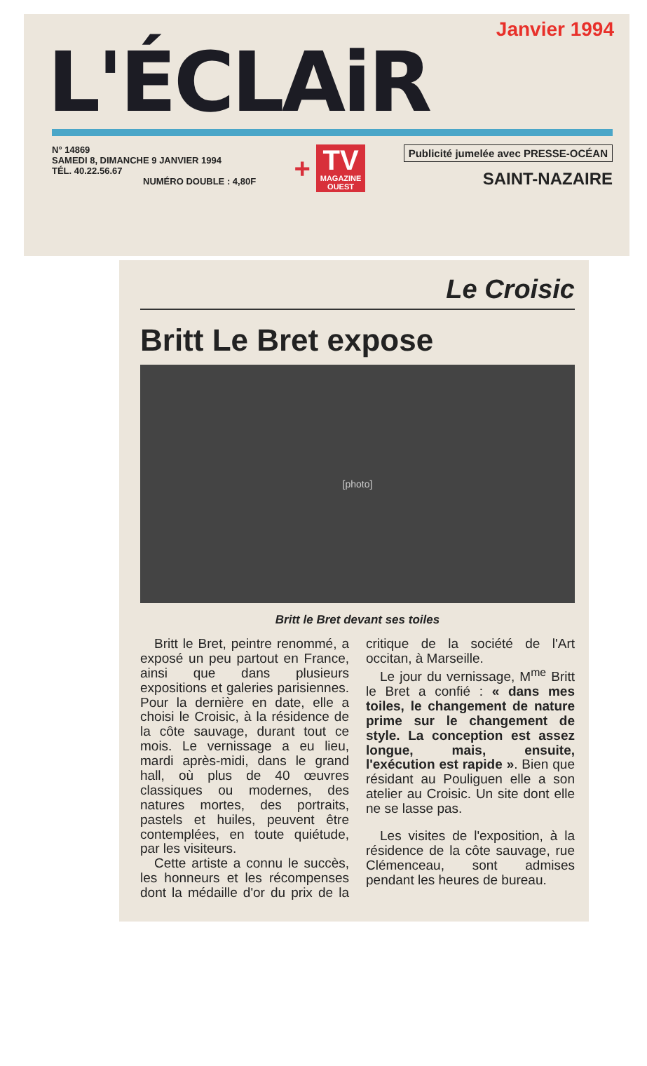Janvier 1994
L'ÉCLAiR
N° 14869
SAMEDI 8, DIMANCHE 9 JANVIER 1994
TÉL. 40.22.56.67
NUMÉRO DOUBLE : 4,80F
+
TV
MAGAZINE
OUEST
Publicité jumelée avec PRESSE-OCÉAN
SAINT-NAZAIRE
Le Croisic
Britt Le Bret expose
[photo]
Britt le Bret devant ses toiles
Britt le Bret, peintre renommé, a exposé un peu partout en France, ainsi que dans plusieurs expositions et galeries parisiennes. Pour la dernière en date, elle a choisi le Croisic, à la résidence de la côte sauvage, durant tout ce mois. Le vernissage a eu lieu, mardi après-midi, dans le grand hall, où plus de 40 œuvres classiques ou modernes, des natures mortes, des portraits, pastels et huiles, peuvent être contemplées, en toute quiétude, par les visiteurs.
Cette artiste a connu le succès, les honneurs et les récompenses dont la médaille d'or du prix de la critique de la société de l'Art occitan, à Marseille.
Le jour du vernissage, M<sup>me</sup> Britt le Bret a confié : « dans mes toiles, le changement de nature prime sur le changement de style. La conception est assez longue, mais, ensuite, l'exécution est rapide ». Bien que résidant au Pouliguen elle a son atelier au Croisic. Un site dont elle ne se lasse pas.
Les visites de l'exposition, à la résidence de la côte sauvage, rue Clémenceau, sont admises pendant les heures de bureau.